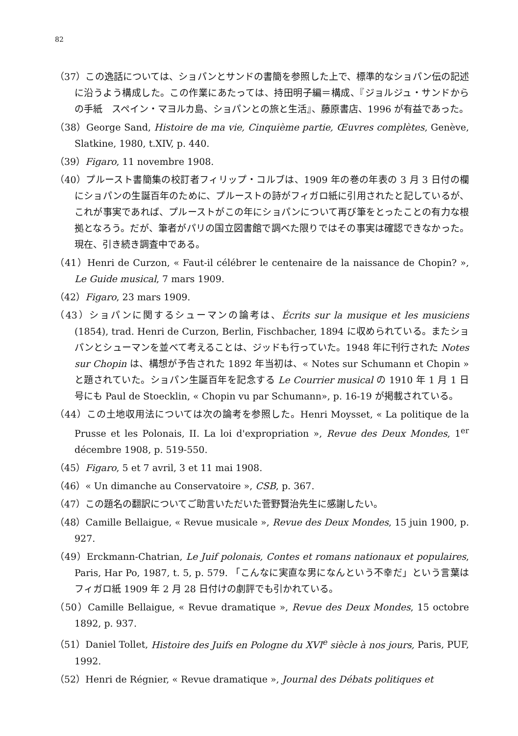82
（37）この逸話については、ショパンとサンドの書簡を参照した上で、標準的なショパン伝の記述に沿うよう構成した。この作業にあたっては、持田明子編＝構成、『ジョルジュ・サンドからの手紙　スペイン・マヨルカ島、ショパンとの旅と生活』、藤原書店、1996 が有益であった。
（38）George Sand, Histoire de ma vie, Cinquième partie, Œuvres complètes, Genève, Slatkine, 1980, t.XIV, p. 440.
（39）Figaro, 11 novembre 1908.
（40）プルースト書簡集の校訂者フィリップ・コルブは、1909 年の巻の年表の 3 月 3 日付の欄にショパンの生誕百年のために、プルーストの詩がフィガロ紙に引用されたと記しているが、これが事実であれば、プルーストがこの年にショパンについて再び筆をとったことの有力な根拠となろう。だが、筆者がパリの国立図書館で調べた限りではその事実は確認できなかった。現在、引き続き調査中である。
（41）Henri de Curzon, « Faut-il célébrer le centenaire de la naissance de Chopin? », Le Guide musical, 7 mars 1909.
（42）Figaro, 23 mars 1909.
（43）ショパンに関するシューマンの論考は、Écrits sur la musique et les musiciens (1854), trad. Henri de Curzon, Berlin, Fischbacher, 1894 に収められている。またショパンとシューマンを並べて考えることは、ジッドも行っていた。1948 年に刊行された Notes sur Chopin は、構想が予告された 1892 年当初は、« Notes sur Schumann et Chopin » と題されていた。ショパン生誕百年を記念する Le Courrier musical の 1910 年 1 月 1 日号にも Paul de Stoecklin, « Chopin vu par Schumann», p. 16-19 が掲載されている。
（44）この土地収用法については次の論考を参照した。Henri Moysset, « La politique de la Prusse et les Polonais, II. La loi d'expropriation », Revue des Deux Mondes, 1<sup>er</sup> décembre 1908, p. 519-550.
（45）Figaro, 5 et 7 avril, 3 et 11 mai 1908.
（46）« Un dimanche au Conservatoire », CSB, p. 367.
（47）この題名の翻訳についてご助言いただいた菅野賢治先生に感謝したい。
（48）Camille Bellaigue, « Revue musicale », Revue des Deux Mondes, 15 juin 1900, p. 927.
（49）Erckmann-Chatrian, Le Juif polonais, Contes et romans nationaux et populaires, Paris, Har Po, 1987, t. 5, p. 579. 「こんなに実直な男になんという不幸だ」という言葉はフィガロ紙 1909 年 2 月 28 日付けの劇評でも引かれている。
（50）Camille Bellaigue, « Revue dramatique », Revue des Deux Mondes, 15 octobre 1892, p. 937.
（51）Daniel Tollet, Histoire des Juifs en Pologne du XVI<sup>e</sup> siècle à nos jours, Paris, PUF, 1992.
（52）Henri de Régnier, « Revue dramatique », Journal des Débats politiques et